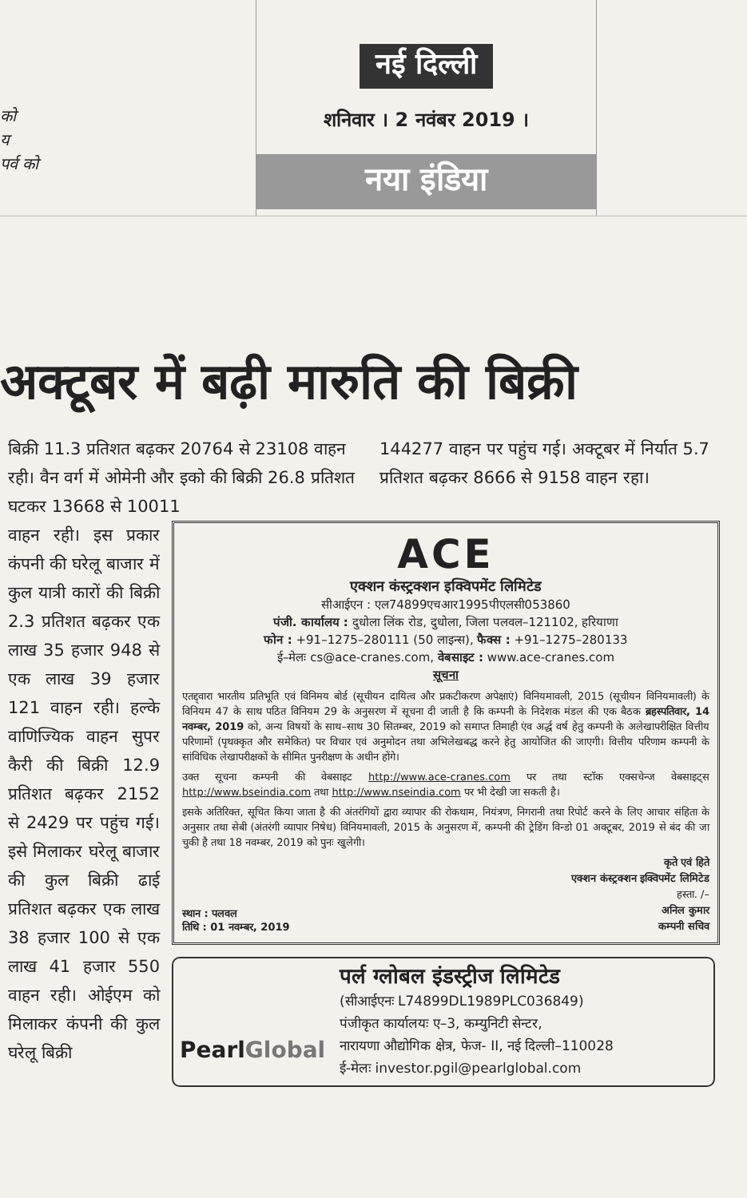को
य
पर्व को
नई दिल्ली
शनिवार । 2 नवंबर 2019 ।
नया इंडिया
अक्टूबर में बढ़ी मारुति की बिक्री
बिक्री 11.3 प्रतिशत बढ़कर 20764 से 23108 वाहन रही। वैन वर्ग में ओमेनी और इको की बिक्री 26.8 प्रतिशत घटकर 13668 से 10011
144277 वाहन पर पहुंच गई। अक्टूबर में निर्यात 5.7 प्रतिशत बढ़कर 8666 से 9158 वाहन रहा।
वाहन रही। इस प्रकार कंपनी की घरेलू बाजार में कुल यात्री कारों की बिक्री 2.3 प्रतिशत बढ़कर एक लाख 35 हजार 948 से एक लाख 39 हजार 121 वाहन रही। हल्के वाणिज्यिक वाहन सुपर कैरी की बिक्री 12.9 प्रतिशत बढ़कर 2152 से 2429 पर पहुंच गई। इसे मिलाकर घरेलू बाजार की कुल बिक्री ढाई प्रतिशत बढ़कर एक लाख 38 हजार 100 से एक लाख 41 हजार 550 वाहन रही। ओईएम को मिलाकर कंपनी की कुल घरेलू बिक्री
ACE
एक्शन कंस्ट्रक्शन इक्विपमेंट लिमिटेड
सीआईएन : एल74899एचआर1995पीएलसी053860
पंजी. कार्यालय : दुधोला लिंक रोड, दुधोला, जिला पलवल–121102, हरियाणा
फोन : +91–1275–280111 (50 लाइन्स), फैक्स : +91–1275–280133
ई–मेलः cs@ace-cranes.com, वेबसाइट : www.ace-cranes.com
सूचना
एतद्द्वारा भारतीय प्रतिभूति एवं विनिमय बोर्ड (सूचीयन दायित्व और प्रकटीकरण अपेक्षाएं) विनियमावली, 2015 (सूचीयन विनियमावली) के विनियम 47 के साथ पठित विनियम 29 के अनुसरण में सूचना दी जाती है कि कम्पनी के निदेशक मंडल की एक बैठक ब्रहस्पतिवार, 14 नवम्बर, 2019 को, अन्य विषयों के साथ–साथ 30 सितम्बर, 2019 को समाप्त तिमाही एंव अर्द्ध वर्ष हेतु कम्पनी के अलेखापरीक्षित वित्तीय परिणामों (पृथक्कृत और समेकित) पर विचार एवं अनुमोदन तथा अभिलेखबद्ध करने हेतु आयोजित की जाएगी। वित्तीय परिणाम कम्पनी के सांविधिक लेखापरीक्षकों के सीमित पुनरीक्षण के अधीन होंगे।
उक्त सूचना कम्पनी की वेबसाइट http://www.ace-cranes.com पर तथा स्टॉक एक्सचेन्ज वेबसाइट्स http://www.bseindia.com तथा http://www.nseindia.com पर भी देखी जा सकती है।
इसके अतिरिक्त, सूचित किया जाता है की अंतरंगियों द्वारा व्यापार की रोकथाम, नियंत्रण, निगरानी तथा रिपोर्ट करने के लिए आचार संहिता के अनुसार तथा सेबी (अंतरंगी व्यापार निषेध) विनियमावली, 2015 के अनुसरण में, कम्पनी की ट्रेडिंग विन्डो 01 अक्टूबर, 2019 से बंद की जा चुकी है तथा 18 नवम्बर, 2019 को पुनः खुलेगी।
स्थान : पलवल
तिथि : 01 नवम्बर, 2019
कृते एवं हिते
एक्शन कंस्ट्रक्शन इक्विपमेंट लिमिटेड
हस्ता. /–
अनिल कुमार
कम्पनी सचिव
PearlGlobal
पर्ल ग्लोबल इंडस्ट्रीज लिमिटेड
(सीआईएनः L74899DL1989PLC036849)
पंजीकृत कार्यालयः ए–3, कम्युनिटी सेन्टर,
नारायणा औद्योगिक क्षेत्र, फेज- II, नई दिल्ली–110028
ई-मेलः investor.pgil@pearlglobal.com